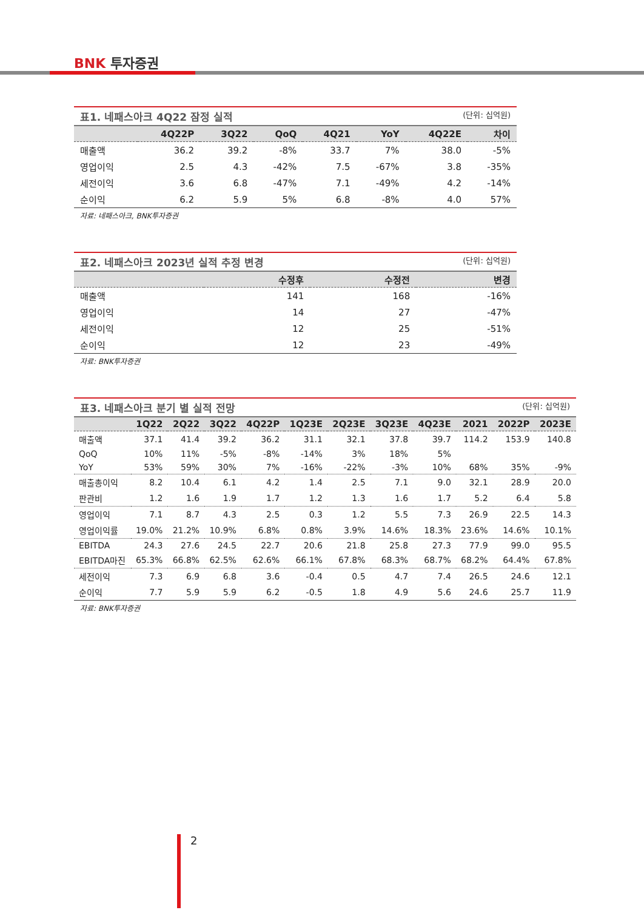BNK 투자증권
표1. 네패스아크 4Q22 잠정 실적 (단위: 십억원)
| | 4Q22P | 3Q22 | QoQ | 4Q21 | YoY | 4Q22E | 차이 |
| --- | --- | --- | --- | --- | --- | --- | --- |
| 매출액 | 36.2 | 39.2 | -8% | 33.7 | 7% | 38.0 | -5% |
| 영업이익 | 2.5 | 4.3 | -42% | 7.5 | -67% | 3.8 | -35% |
| 세전이익 | 3.6 | 6.8 | -47% | 7.1 | -49% | 4.2 | -14% |
| 순이익 | 6.2 | 5.9 | 5% | 6.8 | -8% | 4.0 | 57% |
자료: 네패스아크, BNK투자증권
표2. 네패스아크 2023년 실적 추정 변경 (단위: 십억원)
| | 수정후 | 수정전 | 변경 |
| --- | --- | --- | --- |
| 매출액 | 141 | 168 | -16% |
| 영업이익 | 14 | 27 | -47% |
| 세전이익 | 12 | 25 | -51% |
| 순이익 | 12 | 23 | -49% |
자료: BNK투자증권
표3. 네패스아크 분기 별 실적 전망 (단위: 십억원)
| | 1Q22 | 2Q22 | 3Q22 | 4Q22P | 1Q23E | 2Q23E | 3Q23E | 4Q23E | 2021 | 2022P | 2023E |
| --- | --- | --- | --- | --- | --- | --- | --- | --- | --- | --- | --- |
| 매출액 | 37.1 | 41.4 | 39.2 | 36.2 | 31.1 | 32.1 | 37.8 | 39.7 | 114.2 | 153.9 | 140.8 |
| QoQ | 10% | 11% | -5% | -8% | -14% | 3% | 18% | 5% | | | |
| YoY | 53% | 59% | 30% | 7% | -16% | -22% | -3% | 10% | 68% | 35% | -9% |
| 매출총이익 | 8.2 | 10.4 | 6.1 | 4.2 | 1.4 | 2.5 | 7.1 | 9.0 | 32.1 | 28.9 | 20.0 |
| 판관비 | 1.2 | 1.6 | 1.9 | 1.7 | 1.2 | 1.3 | 1.6 | 1.7 | 5.2 | 6.4 | 5.8 |
| 영업이익 | 7.1 | 8.7 | 4.3 | 2.5 | 0.3 | 1.2 | 5.5 | 7.3 | 26.9 | 22.5 | 14.3 |
| 영업이익률 | 19.0% | 21.2% | 10.9% | 6.8% | 0.8% | 3.9% | 14.6% | 18.3% | 23.6% | 14.6% | 10.1% |
| EBITDA | 24.3 | 27.6 | 24.5 | 22.7 | 20.6 | 21.8 | 25.8 | 27.3 | 77.9 | 99.0 | 95.5 |
| EBITDA마진 | 65.3% | 66.8% | 62.5% | 62.6% | 66.1% | 67.8% | 68.3% | 68.7% | 68.2% | 64.4% | 67.8% |
| 세전이익 | 7.3 | 6.9 | 6.8 | 3.6 | -0.4 | 0.5 | 4.7 | 7.4 | 26.5 | 24.6 | 12.1 |
| 순이익 | 7.7 | 5.9 | 5.9 | 6.2 | -0.5 | 1.8 | 4.9 | 5.6 | 24.6 | 25.7 | 11.9 |
자료: BNK투자증권
2